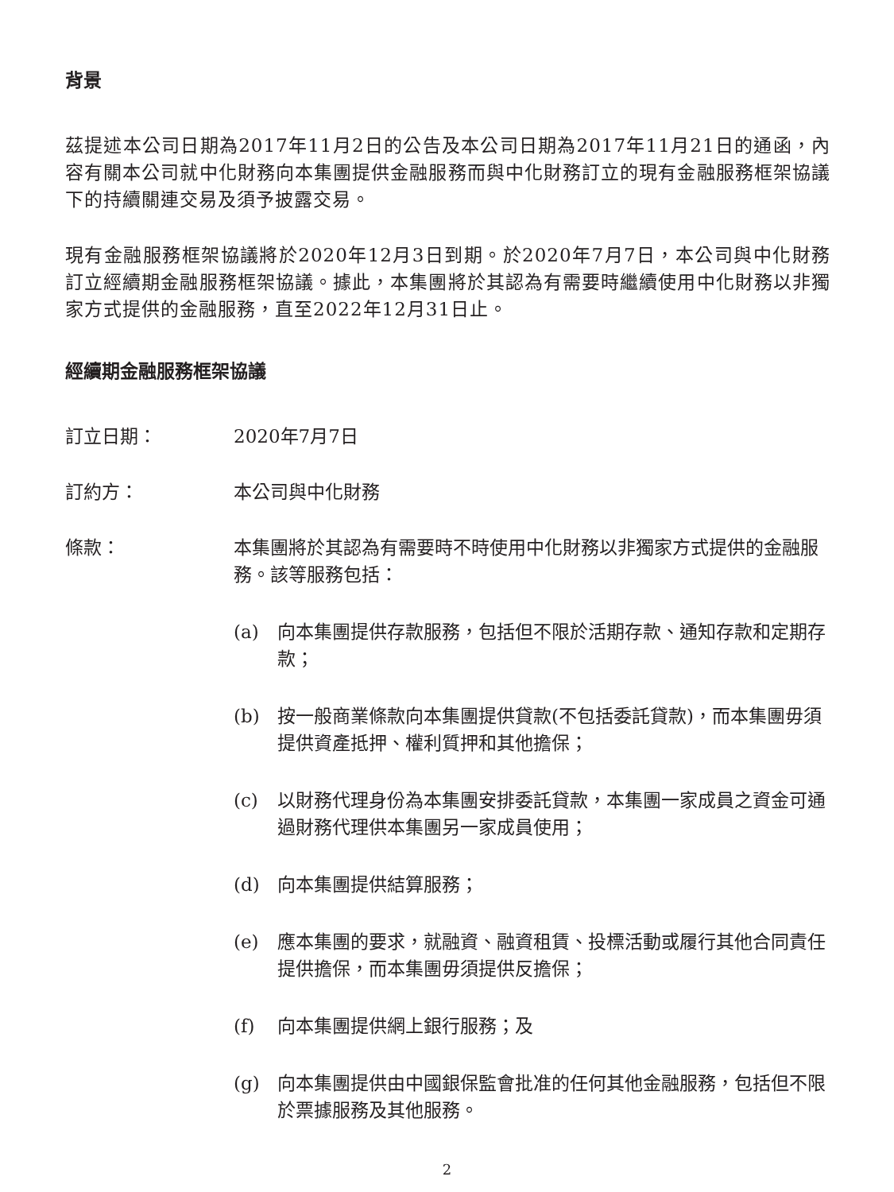背景
茲提述本公司日期為2017年11月2日的公告及本公司日期為2017年11月21日的通函，內容有關本公司就中化財務向本集團提供金融服務而與中化財務訂立的現有金融服務框架協議下的持續關連交易及須予披露交易。
現有金融服務框架協議將於2020年12月3日到期。於2020年7月7日，本公司與中化財務訂立經續期金融服務框架協議。據此，本集團將於其認為有需要時繼續使用中化財務以非獨家方式提供的金融服務，直至2022年12月31日止。
經續期金融服務框架協議
訂立日期： 2020年7月7日
訂約方： 本公司與中化財務
條款： 本集團將於其認為有需要時不時使用中化財務以非獨家方式提供的金融服務。該等服務包括：
(a) 向本集團提供存款服務，包括但不限於活期存款、通知存款和定期存款；
(b) 按一般商業條款向本集團提供貸款(不包括委託貸款)，而本集團毋須提供資產抵押、權利質押和其他擔保；
(c) 以財務代理身份為本集團安排委託貸款，本集團一家成員之資金可通過財務代理供本集團另一家成員使用；
(d) 向本集團提供結算服務；
(e) 應本集團的要求，就融資、融資租賃、投標活動或履行其他合同責任提供擔保，而本集團毋須提供反擔保；
(f) 向本集團提供網上銀行服務；及
(g) 向本集團提供由中國銀保監會批准的任何其他金融服務，包括但不限於票據服務及其他服務。
2